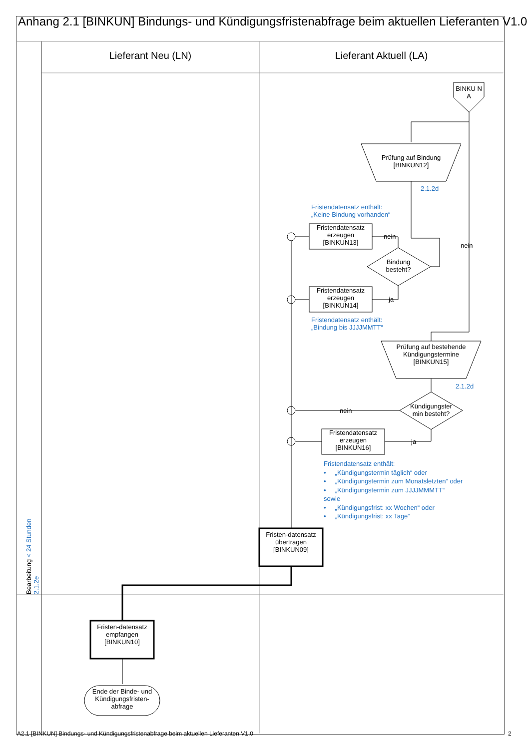Anhang 2.1 [BINKUN] Bindungs- und Kündigungsfristenabfrage beim aktuellen Lieferanten V1.0
Lieferant Neu (LN) Lieferant Aktuell (LA)
BINKU N A
Prüfung auf Bindung [BINKUN12]
2.1.2d
Fristendatensatz enthält:
„Keine Bindung vorhanden“
Fristendatensatz erzeugen [BINKUN13]
nein
nein
Bindung besteht?
Fristendatensatz erzeugen [BINKUN14]
ja
Fristendatensatz enthält:
„Bindung bis JJJJMMTT“
Prüfung auf bestehende Kündigungstermine [BINKUN15]
2.1.2d
Kündigungster min besteht?
nein
Fristendatensatz erzeugen [BINKUN16]
ja
Fristendatensatz enthält:
• „Kündigungstermin täglich“ oder
• „Kündigungstermin zum Monatsletzten“ oder
• „Kündigungstermin zum JJJJMMMTT“
sowie
• „Kündigungsfrist: xx Wochen“ oder
• „Kündigungsfrist: xx Tage“
Fristen-datensatz übertragen [BINKUN09]
Bearbeitung < 24 Stunden 2.1.2e
Fristen-datensatz empfangen [BINKUN10]
Ende der Binde- und Kündigungsfristen-abfrage
A2.1 [BINKUN] Bindungs- und Kündigungsfristenabfrage beim aktuellen Lieferanten V1.0
2